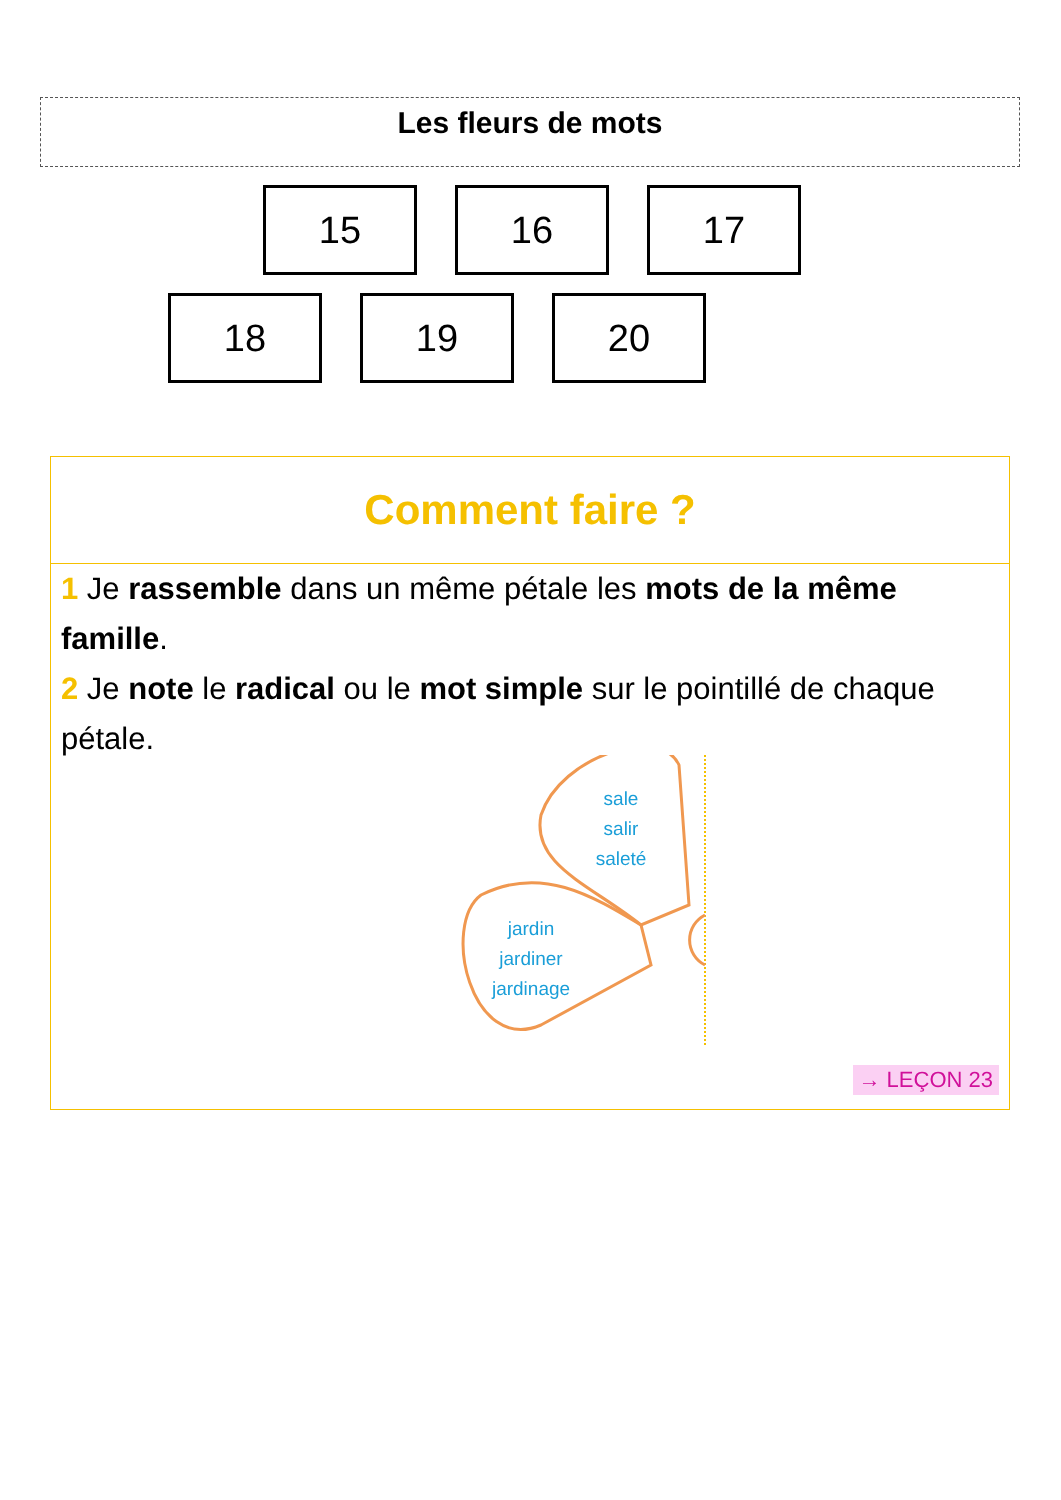Les fleurs de mots
15 16 17
18 19 20
Comment faire ?
1 Je rassemble dans un même pétale les mots de la même famille.
2 Je note le radical ou le mot simple sur le pointillé de chaque pétale.
sale
salir
saleté
jardin
jardiner
jardinage
→ LEÇON 23